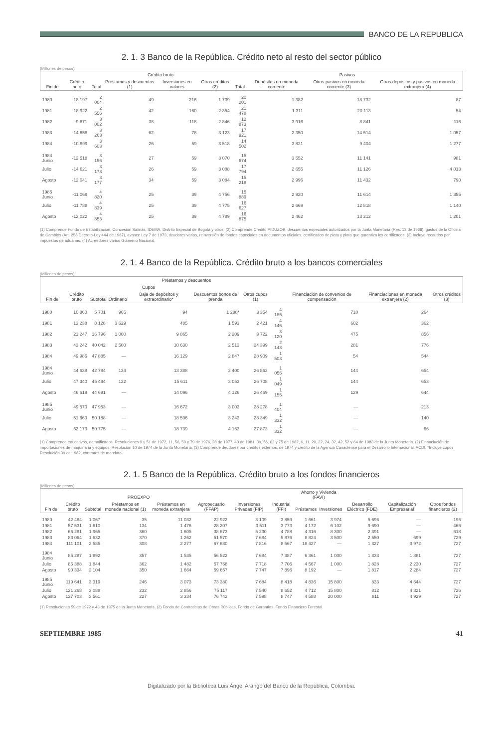BANCO DE LA REPUBLICA
2. 1. 3 Banco de la República. Crédito neto al resto del sector público
(Millones de pesos)
| Fin de | Crédito neto | Crédito bruto | | | | Pasivos | | | |
| --- | --- | --- | --- | --- | --- | --- | --- | --- | --- |
| | | Total | Préstamos y descuentos (1) | Inversiones en valores | Otros créditos (2) | Total | Depósitos en moneda corriente | Otros pasivos en moneda corriente (3) | Otros depósitos y pasivos en moneda extranjera (4) |
| 1980 | -18 197 | 2 004 | 49 | 216 | 1 739 | 20 201 | 1 382 | 18 732 | 87 |
| 1981 | -18 922 | 2 556 | 42 | 160 | 2 354 | 21 478 | 1 311 | 20 113 | 54 |
| 1982 | -9 871 | 3 002 | 38 | 118 | 2 846 | 12 873 | 3 916 | 8 841 | 116 |
| 1983 | -14 658 | 3 263 | 62 | 78 | 3 123 | 17 921 | 2 350 | 14 514 | 1 057 |
| 1984 | -10 899 | 3 603 | 26 | 59 | 3 518 | 14 502 | 3 821 | 9 404 | 1 277 |
| 1984 Junio | -12 518 | 3 156 | 27 | 59 | 3 070 | 15 674 | 3 552 | 11 141 | 981 |
| Julio | -14 621 | 3 173 | 26 | 59 | 3 088 | 17 794 | 2 655 | 11 126 | 4 013 |
| Agosto | -12 041 | 3 177 | 34 | 59 | 3 084 | 15 218 | 2 996 | 11 432 | 790 |
| 1985 Junio | -11 069 | 4 820 | 25 | 39 | 4 756 | 15 889 | 2 920 | 11 614 | 1 355 |
| Julio | -11 788 | 4 839 | 25 | 39 | 4 775 | 16 627 | 2 669 | 12 818 | 1 140 |
| Agosto | -12 022 | 4 853 | 25 | 39 | 4 789 | 16 875 | 2 462 | 13 212 | 1 201 |
(1) Comprende Fondo de Estabilización, Concesión Salinas, IDEMA, Distrito Especial de Bogotá y otros. (2) Comprende Crédito PIDUZOB, descuentos especiales autorizados por la Junta Monetaria (Res. 13 de 1968), gastos de la Oficina de Cambios (Art. 258 Decreto-Ley 444 de 1967), avance Ley 7 de 1973, deudores varios, reinversión de fondos especiales en documentos oficiales, certificados de plata y plata que garantiza los certificados. (3) Incluye recaudos por impuestos de aduanas. (4) Acreedores varios Gobierno Nacional.
2. 1. 4 Banco de la República. Crédito bruto a los bancos comerciales
(Millones de pesos)
| Fin de | Crédito bruto | Préstamos y descuentos | | | | | | Financiación de convenios de compensación | Financiaciones en moneda extranjera (2) | Otros créditos (3) |
| --- | --- | --- | --- | --- | --- | --- | --- | --- | --- | --- |
| | | Subtotal | Cupos | | Descuentos bonos de prenda | Otros cupos (1) | | | | |
| | | | Ordinario | Baja de depósitos y extraordinario* | | | | | | |
| 1980 | 10 860 | 5 701 | 965 | 94 | 1 288* | 3 354 | 4 185 | 710 | 264 | |
| 1981 | 13 238 | 8 128 | 3 629 | 485 | 1 593 | 2 421 | 4 146 | 602 | 362 | |
| 1982 | 21 247 | 16 796 | 1 000 | 9 865 | 2 209 | 3 722 | 3 120 | 475 | 856 | |
| 1983 | 43 242 | 40 042 | 2 500 | 10 630 | 2 513 | 24 399 | 2 143 | 281 | 776 | |
| 1984 | 49 986 | 47 885 | — | 16 129 | 2 847 | 28 909 | 1 503 | 54 | 544 | |
| 1984 Junio | 44 638 | 42 784 | 134 | 13 388 | 2 400 | 26 862 | 1 056 | 144 | 654 | |
| Julio | 47 340 | 45 494 | 122 | 15 611 | 3 053 | 26 708 | 1 049 | 144 | 653 | |
| Agosto | 46 619 | 44 691 | — | 14 096 | 4 126 | 26 469 | 1 155 | 129 | 644 | |
| 1985 Junio | 49 570 | 47 953 | — | 16 672 | 3 003 | 28 278 | 1 404 | — | 213 | |
| Julio | 51 660 | 50 188 | — | 18 596 | 3 243 | 28 349 | 1 332 | — | 140 | |
| Agosto | 52 173 | 50 775 | — | 18 739 | 4 163 | 27 873 | 1 332 | — | 66 | |
(1) Comprende educativos, damnificados. Resoluciones 9 y 51 de 1972, 11, 56, 59 y 79 de 1976, 28 de 1977, 40 de 1981, 39, 56, 62 y 75 de 1982, 6, 11, 20, 22, 24, 32, 42, 52 y 64 de 1983 de la Junta Monetaria. (2) Financiación de importaciones de maquinaria y equipos. Resolución 10 de 1974 de la Junta Monetaria. (3) Comprende deudores por créditos externos, de 1974 y crédito de la Agencia Canadiense para el Desarrollo Internacional, ACDI. *Incluye cupos Resolución 39 de 1982, contratos de mandato.
2. 1. 5 Banco de la República. Crédito bruto a los fondos financieros
(Millones de pesos)
| Fin de | Crédito bruto | PROEXPO | | | Agropecuario (FFAP) | Inversiones Privadas (FIP) | Industrial (FFI) | Ahorro y Vivienda (FAVI) | | Desarrollo Eléctrico (FDE) | Capitalización Empresarial | Otros fondos financieros (2) |
| --- | --- | --- | --- | --- | --- | --- | --- | --- | --- | --- | --- | --- |
| | | Subtotal | Préstamos en moneda nacional (1) | Préstamos en moneda extranjera | | | | Préstamos | Inversiones | | | |
| 1980 | 42 484 | 1 067 | 35 | 11 032 | 22 922 | 3 109 | 3 859 | 1 661 | 3 974 | 5 696 | — | 196 |
| 1981 | 57 531 | 1 610 | 134 | 1 476 | 28 207 | 3 511 | 3 773 | 4 172 | 6 102 | 9 690 | — | 466 |
| 1982 | 66 281 | 1 965 | 360 | 1 605 | 38 673 | 5 230 | 4 788 | 4 316 | 8 300 | 2 391 | — | 618 |
| 1983 | 83 064 | 1 632 | 370 | 1 262 | 51 570 | 7 684 | 5 876 | 8 824 | 3 500 | 2 550 | 699 | 729 |
| 1984 | 111 101 | 2 585 | 308 | 2 277 | 67 680 | 7 816 | 8 567 | 18 427 | — | 1 327 | 3 972 | 727 |
| 1984 Junio | 85 287 | 1 892 | 357 | 1 535 | 56 522 | 7 684 | 7 387 | 6 361 | 1 000 | 1 833 | 1 881 | 727 |
| Julio | 85 388 | 1 844 | 362 | 1 482 | 57 768 | 7 718 | 7 706 | 4 567 | 1 000 | 1 828 | 2 230 | 727 |
| Agosto | 90 334 | 2 104 | 350 | 1 664 | 59 657 | 7 747 | 7 896 | 8 192 | — | 1 817 | 2 284 | 727 |
| 1985 Junio | 119 641 | 3 319 | 246 | 3 073 | 73 380 | 7 684 | 8 418 | 4 836 | 15 800 | 833 | 4 644 | 727 |
| Julio | 121 268 | 3 088 | 232 | 2 856 | 75 117 | 7 540 | 8 652 | 4 712 | 15 800 | 812 | 4 821 | 726 |
| Agosto | 127 703 | 3 561 | 227 | 3 334 | 76 742 | 7 598 | 8 747 | 4 588 | 20 000 | 811 | 4 929 | 727 |
(1) Resoluciones 59 de 1972 y 43 de 1975 de la Junta Monetaria. (2) Fondo de Contratistas de Obras Públicas, Fondo de Garantías, Fondo Financiero Forestal.
SEPTIEMBRE 1985 41
Digitalizado por la Biblioteca Luis Ángel Arango del Banco de la República, Colombia.